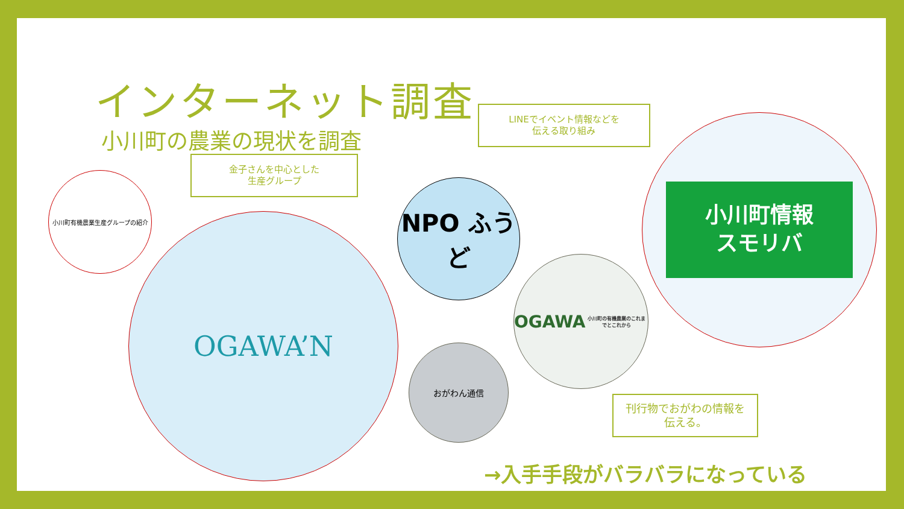インターネット調査
小川町の農業の現状を調査
LINEでイベント情報などを
伝える取り組み
金子さんを中心とした
生産グループ
小川町有機農業生産グループの紹介
OGAWA’N
NPO ふうど
小川町情報
スモリバ
OGAWA
小川町の有機農業のこれまでとこれから
おがわん通信
刊行物でおがわの情報を
伝える。
→入手手段がバラバラになっている